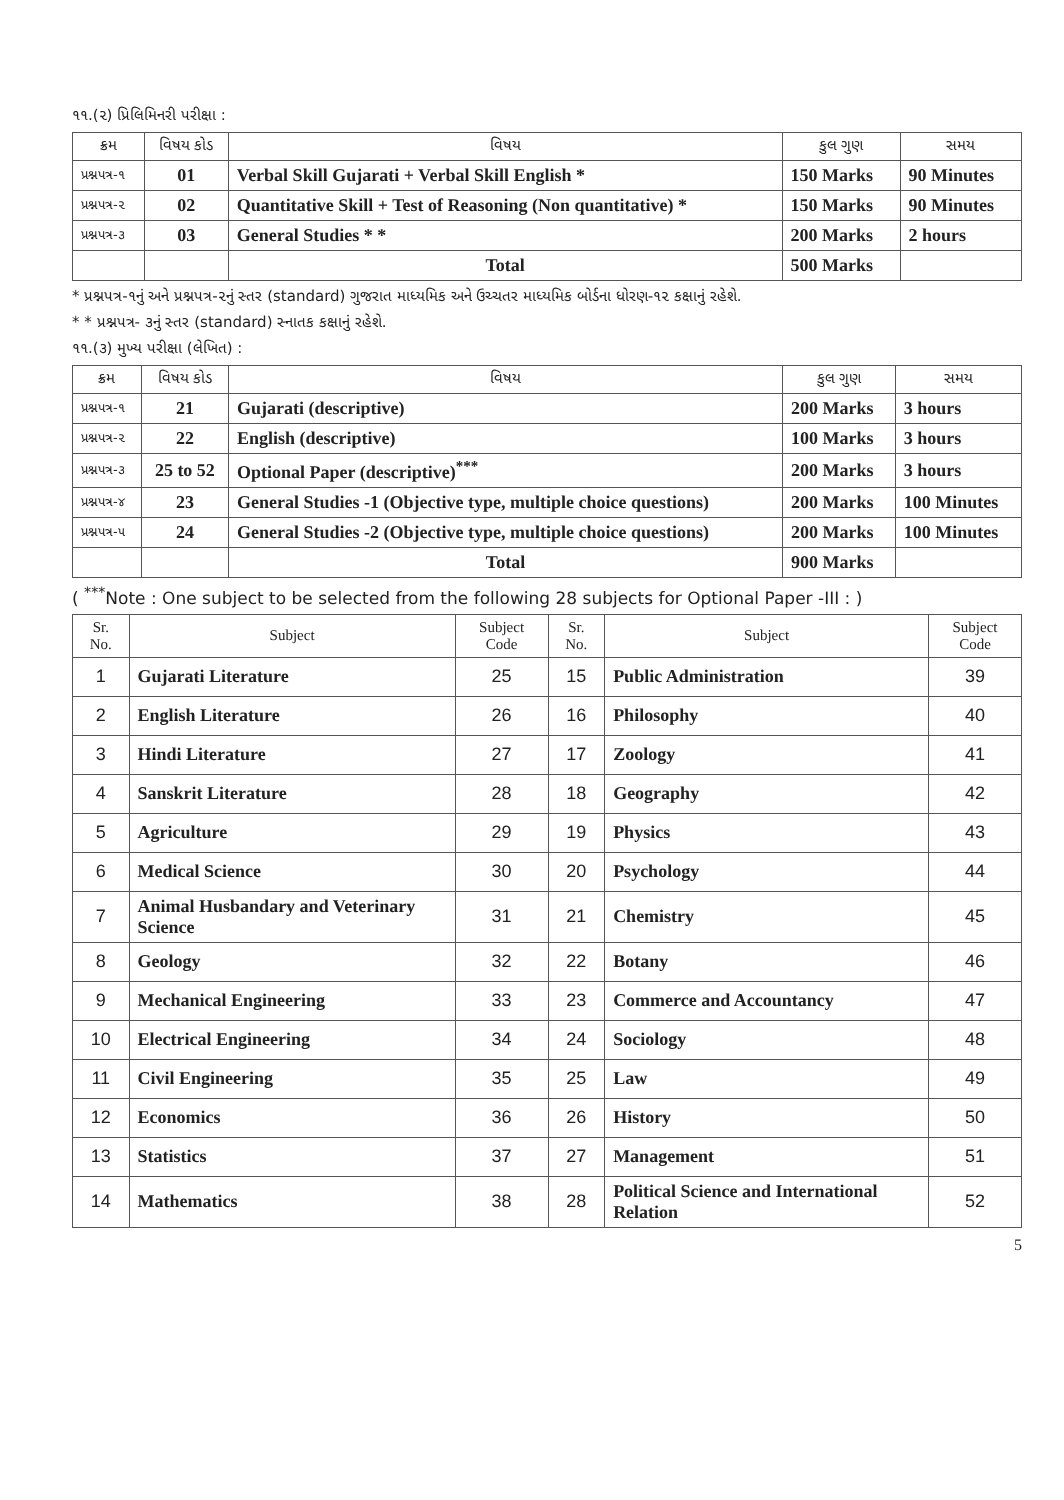૧૧.(૨) પ્રિલિમિનરી પરીક્ષા :
| ક્રમ | વિષય કોડ | વિષય | કુલ ગુણ | સમય |
| --- | --- | --- | --- | --- |
| પ્રશ્નપત્ર-૧ | 01 | Verbal Skill Gujarati + Verbal Skill English * | 150 Marks | 90 Minutes |
| પ્રશ્નપત્ર-૨ | 02 | Quantitative Skill + Test of Reasoning (Non quantitative) * | 150 Marks | 90 Minutes |
| પ્રશ્નપત્ર-૩ | 03 | General Studies * * | 200 Marks | 2 hours |
| | | Total | 500 Marks | |
* પ્રશ્નપત્ર-૧નું અને પ્રશ્નપત્ર-૨નું સ્તર (standard) ગુજરાત માધ્યમિક અને ઉચ્ચતર માધ્યમિક બોર્ડના ધોરણ-૧૨ કક્ષાનું રહેશે.
* * પ્રશ્નપત્ર- ૩નું સ્તર (standard) સ્નાતક કક્ષાનું રહેશે.
૧૧.(૩) મુખ્ય પરીક્ષા (લેખિત) :
| ક્રમ | વિષય કોડ | વિષય | કુલ ગુણ | સમય |
| --- | --- | --- | --- | --- |
| પ્રશ્નપત્ર-૧ | 21 | Gujarati (descriptive) | 200 Marks | 3 hours |
| પ્રશ્નપત્ર-૨ | 22 | English (descriptive) | 100 Marks | 3 hours |
| પ્રશ્નપત્ર-૩ | 25 to 52 | Optional Paper (descriptive)<sup>***</sup> | 200 Marks | 3 hours |
| પ્રશ્નપત્ર-૪ | 23 | General Studies -1 (Objective type, multiple choice questions) | 200 Marks | 100 Minutes |
| પ્રશ્નપત્ર-૫ | 24 | General Studies -2 (Objective type, multiple choice questions) | 200 Marks | 100 Minutes |
| | | Total | 900 Marks | |
( <sup>***</sup>Note : One subject to be selected from the following 28 subjects for Optional Paper -III : )
| Sr. No. | Subject | Subject Code | Sr. No. | Subject | Subject Code |
| --- | --- | --- | --- | --- | --- |
| 1 | Gujarati Literature | 25 | 15 | Public Administration | 39 |
| 2 | English Literature | 26 | 16 | Philosophy | 40 |
| 3 | Hindi Literature | 27 | 17 | Zoology | 41 |
| 4 | Sanskrit Literature | 28 | 18 | Geography | 42 |
| 5 | Agriculture | 29 | 19 | Physics | 43 |
| 6 | Medical Science | 30 | 20 | Psychology | 44 |
| 7 | Animal Husbandary and Veterinary Science | 31 | 21 | Chemistry | 45 |
| 8 | Geology | 32 | 22 | Botany | 46 |
| 9 | Mechanical Engineering | 33 | 23 | Commerce and Accountancy | 47 |
| 10 | Electrical Engineering | 34 | 24 | Sociology | 48 |
| 11 | Civil Engineering | 35 | 25 | Law | 49 |
| 12 | Economics | 36 | 26 | History | 50 |
| 13 | Statistics | 37 | 27 | Management | 51 |
| 14 | Mathematics | 38 | 28 | Political Science and International Relation | 52 |
5